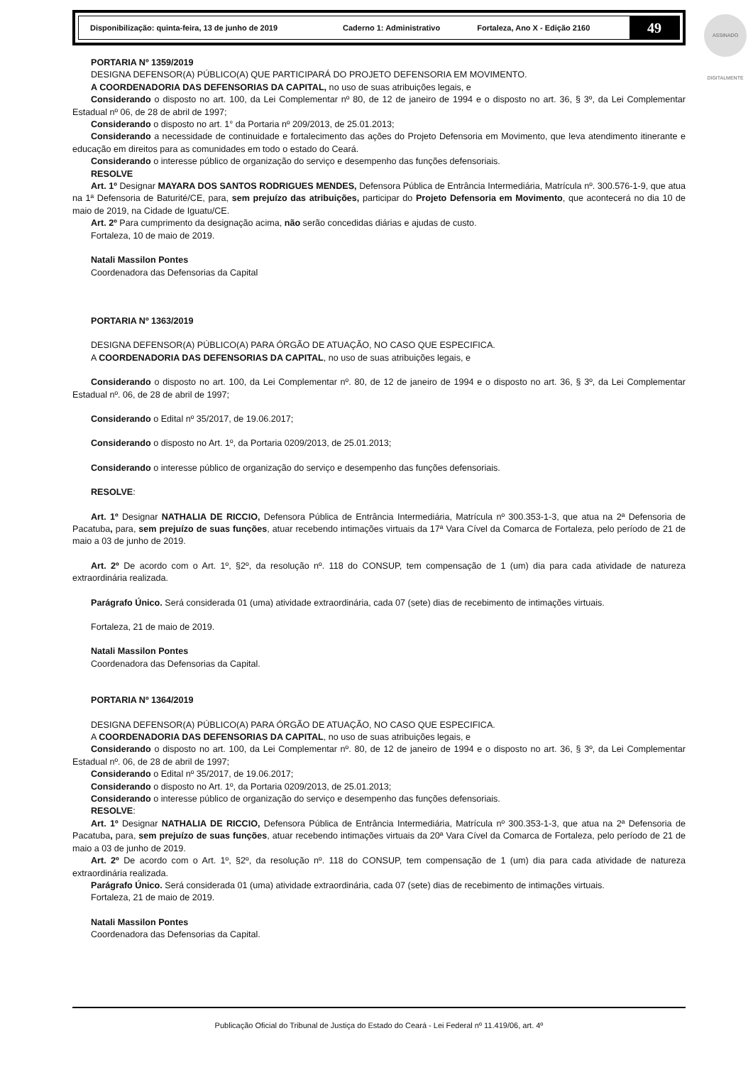Disponibilização: quinta-feira, 13 de junho de 2019 Caderno 1: Administrativo Fortaleza, Ano X - Edição 2160
49
ASSINADO DIGITALMENTE
PORTARIA Nº 1359/2019
DESIGNA DEFENSOR(A) PÚBLICO(A) QUE PARTICIPARÁ DO PROJETO DEFENSORIA EM MOVIMENTO.
A COORDENADORIA DAS DEFENSORIAS DA CAPITAL, no uso de suas atribuições legais, e
Considerando o disposto no art. 100, da Lei Complementar nº 80, de 12 de janeiro de 1994 e o disposto no art. 36, § 3º, da Lei Complementar Estadual nº 06, de 28 de abril de 1997;
Considerando o disposto no art. 1° da Portaria nº 209/2013, de 25.01.2013;
Considerando a necessidade de continuidade e fortalecimento das ações do Projeto Defensoria em Movimento, que leva atendimento itinerante e educação em direitos para as comunidades em todo o estado do Ceará.
Considerando o interesse público de organização do serviço e desempenho das funções defensoriais.
RESOLVE
Art. 1º Designar MAYARA DOS SANTOS RODRIGUES MENDES, Defensora Pública de Entrância Intermediária, Matrícula nº. 300.576-1-9, que atua na 1ª Defensoria de Baturité/CE, para, sem prejuízo das atribuições, participar do Projeto Defensoria em Movimento, que acontecerá no dia 10 de maio de 2019, na Cidade de Iguatu/CE.
Art. 2º Para cumprimento da designação acima, não serão concedidas diárias e ajudas de custo.
Fortaleza, 10 de maio de 2019.
Natali Massilon Pontes
Coordenadora das Defensorias da Capital
PORTARIA Nº 1363/2019
DESIGNA DEFENSOR(A) PÚBLICO(A) PARA ÓRGÃO DE ATUAÇÃO, NO CASO QUE ESPECIFICA.
A COORDENADORIA DAS DEFENSORIAS DA CAPITAL, no uso de suas atribuições legais, e
Considerando o disposto no art. 100, da Lei Complementar nº. 80, de 12 de janeiro de 1994 e o disposto no art. 36, § 3º, da Lei Complementar Estadual nº. 06, de 28 de abril de 1997;
Considerando o Edital nº 35/2017, de 19.06.2017;
Considerando o disposto no Art. 1º, da Portaria 0209/2013, de 25.01.2013;
Considerando o interesse público de organização do serviço e desempenho das funções defensoriais.
RESOLVE:
Art. 1º Designar NATHALIA DE RICCIO, Defensora Pública de Entrância Intermediária, Matrícula nº 300.353-1-3, que atua na 2ª Defensoria de Pacatuba, para, sem prejuízo de suas funções, atuar recebendo intimações virtuais da 17ª Vara Cível da Comarca de Fortaleza, pelo período de 21 de maio a 03 de junho de 2019.
Art. 2º De acordo com o Art. 1º, §2º, da resolução nº. 118 do CONSUP, tem compensação de 1 (um) dia para cada atividade de natureza extraordinária realizada.
Parágrafo Único. Será considerada 01 (uma) atividade extraordinária, cada 07 (sete) dias de recebimento de intimações virtuais.
Fortaleza, 21 de maio de 2019.
Natali Massilon Pontes
Coordenadora das Defensorias da Capital.
PORTARIA Nº 1364/2019
DESIGNA DEFENSOR(A) PÚBLICO(A) PARA ÓRGÃO DE ATUAÇÃO, NO CASO QUE ESPECIFICA.
A COORDENADORIA DAS DEFENSORIAS DA CAPITAL, no uso de suas atribuições legais, e
Considerando o disposto no art. 100, da Lei Complementar nº. 80, de 12 de janeiro de 1994 e o disposto no art. 36, § 3º, da Lei Complementar Estadual nº. 06, de 28 de abril de 1997;
Considerando o Edital nº 35/2017, de 19.06.2017;
Considerando o disposto no Art. 1º, da Portaria 0209/2013, de 25.01.2013;
Considerando o interesse público de organização do serviço e desempenho das funções defensoriais.
RESOLVE:
Art. 1º Designar NATHALIA DE RICCIO, Defensora Pública de Entrância Intermediária, Matrícula nº 300.353-1-3, que atua na 2ª Defensoria de Pacatuba, para, sem prejuízo de suas funções, atuar recebendo intimações virtuais da 20ª Vara Cível da Comarca de Fortaleza, pelo período de 21 de maio a 03 de junho de 2019.
Art. 2º De acordo com o Art. 1º, §2º, da resolução nº. 118 do CONSUP, tem compensação de 1 (um) dia para cada atividade de natureza extraordinária realizada.
Parágrafo Único. Será considerada 01 (uma) atividade extraordinária, cada 07 (sete) dias de recebimento de intimações virtuais.
Fortaleza, 21 de maio de 2019.
Natali Massilon Pontes
Coordenadora das Defensorias da Capital.
Publicação Oficial do Tribunal de Justiça do Estado do Ceará - Lei Federal nº 11.419/06, art. 4º